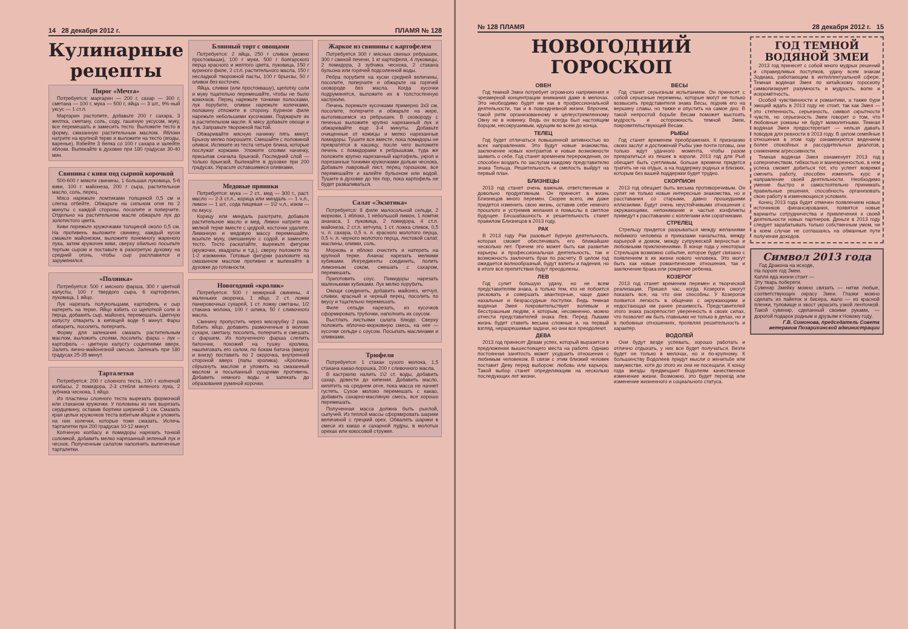14 28 декабря 2012 г. ПЛАМЯ № 128
Кулинарные рецепты
Пирог «Мечта»
Потребуется: маргарин — 200 г, сахар — 300 г, сметана — 100 г, мука — 500 г, яйца — 3 шт., 9%-ный уксус — 1 ст.л.
Маргарин растопите, добавьте 200 г сахара, 3 желтка, сметану, соль, соду, гашеную уксусом, муку, все перемешать и замесить тесто. Выложите тесто в форму, смазанную растительным маслом. Яблоки натрите на крупной терке и выложите на тесто (ягоды, варенье). Взбейте 3 белка со 100 г сахара и залейте яблоки. Выпекайте в духовке при 180 градусах 30-40 мин.
Свинина с киви под сырной корочкой
500-600 г мякоти свинины, 1 большая луковица, 5-6 киви, 100 г майонеза, 200 г сыра, растительное масло, соль, перец.
Мясо нарежьте ломтиками толщиной 0,5 см и слегка отбейте. Обжарьте на сильном огне по 2 минуты с каждой стороны, посолите и поперчите. Отдельно на растительном масле обжарьте лук до золотистого цвета.
Киви порежьте кружочками толщиной около 0,5 см. На противень выложите свинину, каждый кусок смажьте майонезом, выложите понемногу жареного лука, затем кружочек киви, сверху обильно посыпьте тертым сыром и поставьте в разогретую духовку на средний огонь, чтобы сыр расплавился и зарумянился.
«Полянка»
Потребуется: 500 г мясного фарша, 300 г цветной капусты, 100 г твердого сыра, 6 картофелин, луковица, 1 яйцо.
Лук нарезать полукольцами, картофель и сыр натереть на терке. Яйцо взбить со щепоткой соли и перца, добавить сыр, майонез, перемешать. Цветную капусту отварить в кипящей воде 5 минут. Фарш обжарить, посолить, поперчить.
Форму для запекания смазать растительным маслом, выложить слоями, посолить: фарш – лук – картофель – цветную капусту соцветиями вверх. Залить яично-майонезной смесью. Запекать при 180 градусах 25-35 минут.
Тарталетки
Потребуется: 200 г слоеного теста, 100 г копченой колбасы, 2 помидора, 2-3 стебля зеленого лука, 2 зубчика чеснока, 1 яйцо.
Из пластины слоеного теста вырезать формочкой или стаканом кружочки. У половины из них вырезать сердцевину, оставив бортики шириной 1 см. Смазать края целых кружочков теста взбитым яйцом и уложить на них колечки, которые тоже смазать. Испечь тарталетки при 200 градусах 10-12 минут.
Копченую колбасу и помидоры нарезать тонкой соломкой, добавить мелко нарезанный зеленый лук и чеснок. Полученным салатом наполнить выпеченные тарталетки.
Блинный торт с овощами
Потребуется: 2 яйца, 250 г сливок (можно простокваши), 100 г муки, 500 г болгарского перца красного и желтого цвета, луковица, 150 г куриного филе, 2 ст.л. растительного масла, 150 г несладкой творожной пасты, 100 г брынзы, 50 г оливок без косточек.
Яйца, сливки (или простоквашу), щепотку соли и муку тщательно перемешайте, чтобы не было комочков. Перец нарежьте тонкими полосками, лук порубите, оливки нарежьте колечками, половину отложите в сторону. Куриное филе нарежьте небольшими кусочками. Поджарьте их в растительном масле. К мясу добавьте овощи и лук. Заправьте творожной пастой.
Обжаривайте мясную начинку пять минут. Брынзу мелко покрошите. Смешайте с половиной оливок. Испеките из теста четыре блина, которые послужат коржами. Уложите слоями начинку, присыпав сначала брынзой. Последний слой — только брынзой. Выпекайте в духовке при 200 градусах. Украсьте оставшимися оливками.
Медовые пряники
Потребуется: мука — 2 ст., мед — 300 г., раст. масло — 2-3 ст.л., корица или миндаль — 1 ч.л., лимон — 1 шт., сода пищевая — 1\2 ч.л., изюм — по вкусу.
Корицу или миндаль разотрите, добавьте растительное масло и мед. Лимон натрите на мелкой терке вместе с цедрой, косточки удалите. Лимонную и медовую массу перемешайте, всыпьте муку, смешанную с содой, и замесите тесто. Тесто раскатайте, вырежьте фигурки (кружочки, квадраты и т.д.), сверху положите по 1-2 изюминки. Готовые фигурки разложите на смазанном маслом противне и выпекайте в духовке до готовности.
Новогодний «кролик»
Потребуется: 500 г нежирной свинины, 4 маленьких окорочка, 1 яйцо, 2 ст. ложки панировочных сухарей, 1 ст. ложку сметаны, 1/2 стакана молока, 100 г шпика, 50 г сливочного масла.
Свинину пропустить через мясорубку 2 раза. Взбить яйцо, добавить размоченные в молоке сухари, сметану, посолить, поперчить и смешать с фаршем. Из полученного фарша слепить батончик, похожий на тушку кролика, нашпиговать его салом, по бокам батона (вверху и внизу) поставить по 2 окорочка, внутренней стороной вверх (лапы кролика). «Кролика» сбрызнуть маслом и уложить на смазанный маслом и посыпанный сухарями противень. Добавить немного воды и запекать до образования румяной корочки.
Жаркое из свинины с картофелем
Потребуется 300 г мясных свиных ребрышек, 300 г свиной печени, 1 кг картофеля, 4 луковицы, 2 помидора, 3 зубчика чеснока, 2 стакана бульона или горячей подсоленной воды.
Ребра порубите на куски средней величины, посолите, поперчите и обжарьте на горячей сковороде без масла. Когда кусочки подрумянятся, выложите их в толстостенную кастрюлю.
Печень порежьте кусочками примерно 3х3 см, посолите, поперчите и обжарьте на жире, вытопившемся из ребрышек. В сковороду с печенью выложите крупно нарезанный лук и обжаривайте еще 3-4 минуты. Добавьте очищенные от кожицы и мелко нарезанные помидоры. Тушите все вместе, пока помидоры не превратятся в кашицу, после чего выложите печень с помидорами к ребрышкам, туда же положите крупно нарезанный картофель, укроп и порезанные тонкими кружочками дольки чеснока. Добавьте лавровый лист, перец горошком, все перемешайте и залейте бульоном или водой. Тушите в духовке до тех пор, пока картофель не будет разваливаться.
Салат «Экзотика»
Потребуется: 8 филе малосольной сельди, 2 моркови, 1 яблоко, 1 небольшой лимон, 1 ломтик ананаса, 1 луковица, 2 помидора, 4 ст.л. майонеза, 2 ст.л. кетчупа, 1 ст. ложка сливок, 0,5 ч. л. сахара, 0,5 ч. л. красного молотого перца, 0,5 ч. л. черного молотого перца, листовой салат, маслины, оливки, соль.
Морковь и яблоко очистить и натереть на крупной терке. Ананас нарезать мелкими кубиками. Ингредиенты соединить, полить лимонным соком, смешать с сахаром, перемешать.
Приготовить соус. Помидоры нарезать маленькими кубиками. Лук мелко порубить.
Овощи соединить, добавить майонез, кетчуп, сливки, красный и черный перец, посолить по вкусу и тщательно перемешать.
Филе сельди нарезать, из кусочков сформировать трубочки, наполнить их соусом.
Выстлать листьями салата блюдо. Сверху положить яблочно-морковную смесь, на нее — кусочки сельди с соусом. Посыпать маслинами и оливками.
Трюфели
Потребуется: 1 стакан сухого молока, 1,5 стакана какао-порошка, 200 г сливочного масла.
В кастрюлю налить 1\2 ст. воды, добавить сахар, довести до кипения. Добавить масло, кипятить на среднем огне, пока масса не начнет густеть. Сухое молоко перемешать с какао, добавить сахарно-масляную смесь, все хорошо перемешать.
Полученная масса должна быть рыхлой, сыпучей. Из теплой массы сформировать шарики величиной с грецкий орех. Обвалять шарики в смеси из какао и сахарной пудры, в молотых орехах или кокосовой стружке.
№ 128 ПЛАМЯ 28 декабря 2012 г. 15
НОВОГОДНИЙ ГОРОСКОП
ОВЕН
Год темной Змеи потребует огромного напряжения и чрезмерной концентрации внимания даже в мелочах. Это необходимо будет им как в профессиональной деятельности, так и в повседневной жизни. Впрочем, такой ритм организованному и целеустремленному Овну не в новинку. Ведь он всегда был настоящим борцом, несокрушимым, идущим во всем до конца.
ТЕЛЕЦ
Год будет отличаться повышенной активностью во всех направлениях. Это будут новые знакомства, заключение новых контрактов и новые возможности заявить о себе. Год станет временем перерождения, он способен воздать по заслугам каждому представителю знака Тельца. Решительность и смелость выйдут на первый план.
БЛИЗНЕЦЫ
2013 год станет очень важным, ответственным и довольно продуктивным. Он принесет в жизнь Близнецов много перемен. Скорее всего, им даже придется изменить свою жизнь, оставив себе немного прошлого и устремив желания и помыслы в светлое будущее. Бесшабашность и решительность станет правилом Близнецов в 2013 году.
РАК
В 2013 году Рак разовьет бурную деятельность, которая сможет обеспечивать его ближайшие несколько лет. Причем это может быть как развитие карьеры и профессиональная деятельность, так и возможность заключить брак по расчету. В целом год ожидается волнообразный, будут взлеты и падения, но в итоге все препятствия будут преодолены.
ЛЕВ
Год сулит большую удачу, но не всем представителям знака, а только тем, кто не побоится рисковать и совершать авантюрные, чаще даже нахальные и безрассудные поступки. Ведь темная водяная Змея покровительствует волевым и бесстрашным людям, к которым, несомненно, можно отнести представителей знака Лев. Перед Львами жизнь будет ставить весьма сложные и, на первый взгляд, неразрешимые задачи, но они все преодолеют.
ДЕВА
2013 год принесет Девам успех, который выразится в предложении вышестоящего места на работе. Однако постоянная занятость может ухудшить отношения с любимым человеком. В связи с этим близкий человек поставит Деву перед выбором: любовь или карьера. Такой выбор станет определяющим на несколько последующих лет жизни.
ВЕСЫ
Год станет серьезным испытанием. Он принесет с собой серьезные перемены, которые могут не только возвысить представителя знака Весы, подняв его на вершину славы, но также и опустить на самое дно. В такой непростой борьбе Весам поможет выстоять мудрость и осторожность темной Змеи, покровительствующей Весам.
РЫБЫ
Год станет временем преображения. К признанию своих заслуг и достижений Рыбы уже почти готовы, они только ждут удачного момента, чтобы разом превратиться из пешек в короли. 2013 год для Рыб обещает быть суетливым, больше времени придется тратить не на отдых, а на поддержку родных и близких, которым без вашей поддержки будет трудно.
СКОРПИОН
2013 год обещает быть весьма противоречивым. Он сулит не только новые интересные знакомства, но и расставания со старыми, давно прошедшими иллюзиями. Будут очень неустойчивыми отношения с окружающими, непонимание и частые конфликты приведут к расставанию с коллегами или соратниками.
СТРЕЛЕЦ
Стрельцу придется разрываться между желаниями любимого человека и приказами начальства, между карьерой и домом, между супружеской верностью и любовными приключениями. В конце года у некоторых Стрельцов возможно событие, которое будет связано с появлением в их жизни нового человека. Это могут быть как новые романтические отношения, так и заключение брака или рождение ребенка.
КОЗЕРОГ
2013 год станет временем перемен и творческой реализации. Пришел час, когда Козероги смогут показать все, на что они способны. У Козерогов появится легкость в общении с окружающими и недостающая им ранее решимость. Представителей этого знака раскрепостит уверенность в своих силах, что позволит им быть главными не только в делах, но и в любовных отношениях, проявляя решительность и характер.
ВОДОЛЕЙ
Они будут везде успевать, хорошо работать и отлично отдыхать, у них все будет получаться. Везти будет не только в мелочах, но и по-крупному. К большинству Водолеев придут мысли о женитьбе или замужестве, хотя до этого их они не посещали. К концу года звезды предвещают Водолеям качественное изменение жизни. Возможно, это будет переезд или изменение жизненного и социального статуса.
ГОД ТЕМНОЙ ВОДЯНОЙ ЗМЕИ
2013 год принесет с собой много мудрых решений и справедливых поступков, удачу всем знакам Зодиака, работающим в интеллектуальной сфере. Темная водяная Змея по китайскому гороскопу символизирует разумность и мудрость, волю и искромётность.
Особой чувственности и романтики, а также бури эмоций ждать в 2013 году не стоит, так как Змея — это степенность, серьезность, символ скрытности чувств, но серьезность Змеи говорит о том, что любовные романы не будут мимолетными. Темная водяная Змея предостерегает — нельзя давать поводов для ревности в 2013 году. В целом семейные отношения в этом году ознаменуются ведением более спокойных и рассудительных диалогов, снижением агрессивности.
Темная водяная Змея ознаменует 2013 год соперничеством, гибкостью и маневренностью, в нем успеха сможет добиться тот, кто успеет вовремя сменить работу, способен изменить курс и направление своей деятельности. Необходимо умение быстро и самостоятельно принимать правильные решения, способность организовать свою работу в изменяющихся условиях.
Конец 2013 года будет отмечен появлением новых источников финансирования, появятся новые варианты сотрудничества и привлечения к своей деятельности новых партнеров. Деньги в 2013 году следует зарабатывать только собственным умом, ни в коем случае не соглашаясь на обманные пути получения доходов.
Символ 2013 года
Год Дракона на исходе,
На пороге год Змеи.
Капля яда жизни стоит —
Эту тварь побереги.
Сувенир Змейку можно связать — нитки любые, соответствующих окрасу Змеи. Глазки можно сделать из пайеток и бисера, жало — из красной пленки, туловище и хвост украсить узкой ленточкой. Такой сувенир, сделанный своими руками, — дорогой подарок родным и друзьям к Новому году.
Г.В. Симонова, председатель Совета ветеранов Позарихинской администрации